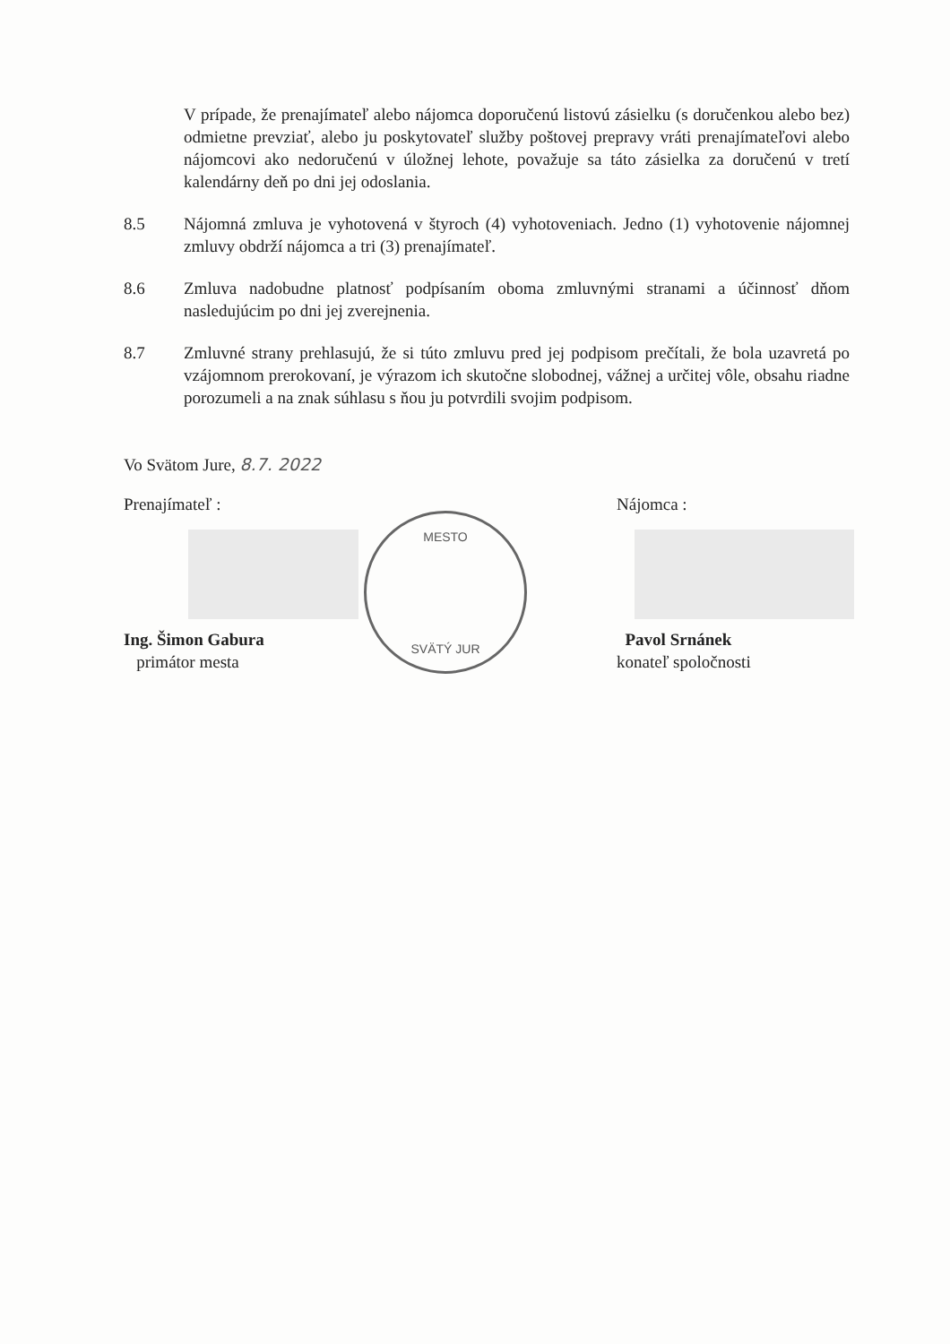V prípade, že prenajímateľ alebo nájomca doporučenú listovú zásielku (s doručenkou alebo bez) odmietne prevziať, alebo ju poskytovateľ služby poštovej prepravy vráti prenajímateľovi alebo nájomcovi ako nedoručenú v úložnej lehote, považuje sa táto zásielka za doručenú v tretí kalendárny deň po dni jej odoslania.
8.5 Nájomná zmluva je vyhotovená v štyroch (4) vyhotoveniach. Jedno (1) vyhotovenie nájomnej zmluvy obdrží nájomca a tri (3) prenajímateľ.
8.6 Zmluva nadobudne platnosť podpísaním oboma zmluvnými stranami a účinnosť dňom nasledujúcim po dni jej zverejnenia.
8.7 Zmluvné strany prehlasujú, že si túto zmluvu pred jej podpisom prečítali, že bola uzavretá po vzájomnom prerokovaní, je výrazom ich skutočne slobodnej, vážnej a určitej vôle, obsahu riadne porozumeli a na znak súhlasu s ňou ju potvrdili svojim podpisom.
Vo Svätom Jure, 8.7. 2022
Prenajímateľ :
Ing. Šimon Gabura
primátor mesta
Nájomca :
Pavol Srnánek
konateľ spoločnosti
MESTO
SVÄTÝ JUR